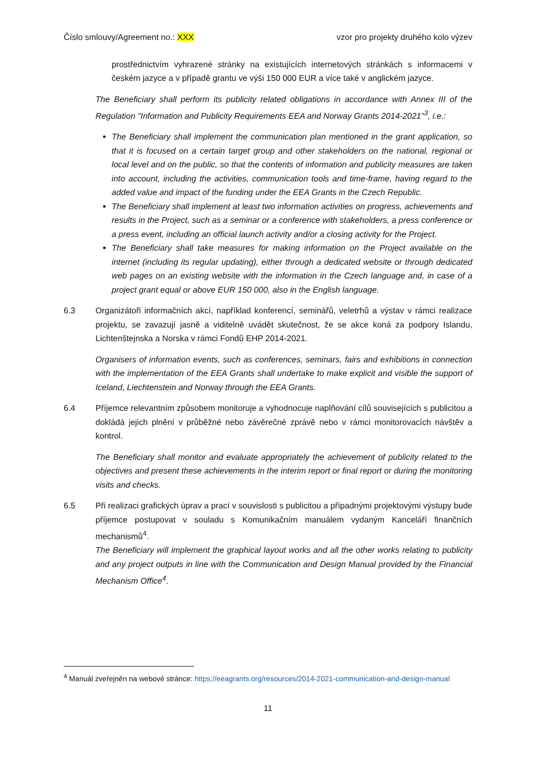Číslo smlouvy/Agreement no.: XXX vzor pro projekty druhého kolo výzev
prostřednictvím vyhrazené stránky na existujících internetových stránkách s informacemi v českém jazyce a v případě grantu ve výši 150 000 EUR a více také v anglickém jazyce.
The Beneficiary shall perform its publicity related obligations in accordance with Annex III of the Regulation "Information and Publicity Requirements EEA and Norway Grants 2014-2021"<sup>3</sup>, i.e.:
The Beneficiary shall implement the communication plan mentioned in the grant application, so that it is focused on a certain target group and other stakeholders on the national, regional or local level and on the public, so that the contents of information and publicity measures are taken into account, including the activities, communication tools and time-frame, having regard to the added value and impact of the funding under the EEA Grants in the Czech Republic.
The Beneficiary shall implement at least two information activities on progress, achievements and results in the Project, such as a seminar or a conference with stakeholders, a press conference or a press event, including an official launch activity and/or a closing activity for the Project.
The Beneficiary shall take measures for making information on the Project available on the internet (including its regular updating), either through a dedicated website or through dedicated web pages on an existing website with the information in the Czech language and, in case of a project grant equal or above EUR 150 000, also in the English language.
6.3 Organizátoři informačních akcí, například konferencí, seminářů, veletrhů a výstav v rámci realizace projektu, se zavazují jasně a viditelně uvádět skutečnost, že se akce koná za podpory Islandu, Lichtenštejnska a Norska v rámci Fondů EHP 2014-2021.
Organisers of information events, such as conferences, seminars, fairs and exhibitions in connection with the implementation of the EEA Grants shall undertake to make explicit and visible the support of Iceland, Liechtenstein and Norway through the EEA Grants.
6.4 Příjemce relevantním způsobem monitoruje a vyhodnocuje naplňování cílů souvisejících s publicitou a dokládá jejich plnění v průběžné nebo závěrečné zprávě nebo v rámci monitorovacích návštěv a kontrol.
The Beneficiary shall monitor and evaluate appropriately the achievement of publicity related to the objectives and present these achievements in the interim report or final report or during the monitoring visits and checks.
6.5 Při realizaci grafických úprav a prací v souvislosti s publicitou a případnými projektovými výstupy bude příjemce postupovat v souladu s Komunikačním manuálem vydaným Kanceláří finančních mechanismů<sup>4</sup>.
The Beneficiary will implement the graphical layout works and all the other works relating to publicity and any project outputs in line with the Communication and Design Manual provided by the Financial Mechanism Office<sup>4</sup>.
<sup>4</sup> Manuál zveřejněn na webové stránce: https://eeagrants.org/resources/2014-2021-communication-and-design-manual
11